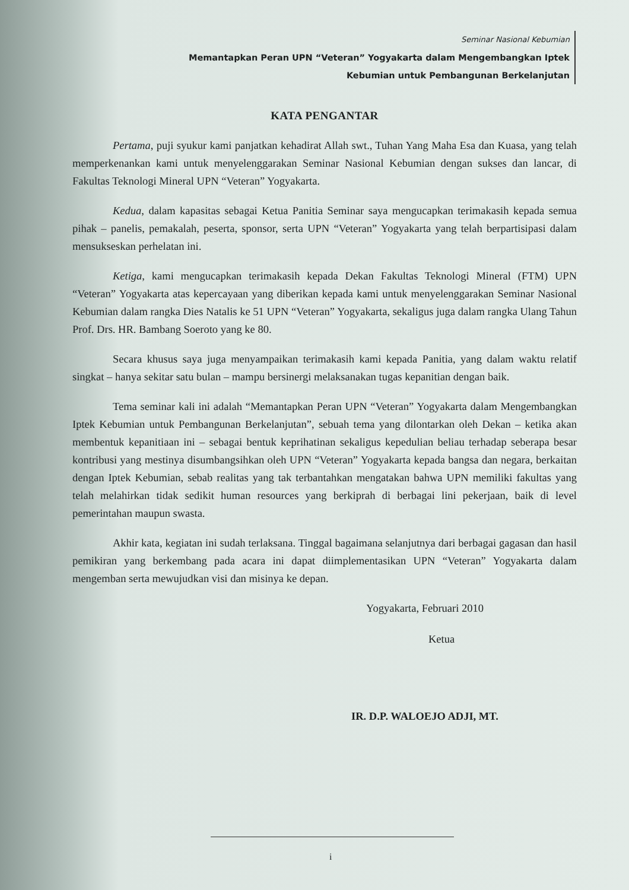Seminar Nasional Kebumian
Memantapkan Peran UPN “Veteran” Yogyakarta dalam Mengembangkan Iptek
Kebumian untuk Pembangunan Berkelanjutan
KATA PENGANTAR
Pertama, puji syukur kami panjatkan kehadirat Allah swt., Tuhan Yang Maha Esa dan Kuasa, yang telah memperkenankan kami untuk menyelenggarakan Seminar Nasional Kebumian dengan sukses dan lancar, di Fakultas Teknologi Mineral UPN “Veteran” Yogyakarta.
Kedua, dalam kapasitas sebagai Ketua Panitia Seminar saya mengucapkan terimakasih kepada semua pihak – panelis, pemakalah, peserta, sponsor, serta UPN “Veteran” Yogyakarta yang telah berpartisipasi dalam mensukseskan perhelatan ini.
Ketiga, kami mengucapkan terimakasih kepada Dekan Fakultas Teknologi Mineral (FTM) UPN “Veteran” Yogyakarta atas kepercayaan yang diberikan kepada kami untuk menyelenggarakan Seminar Nasional Kebumian dalam rangka Dies Natalis ke 51 UPN “Veteran” Yogyakarta, sekaligus juga dalam rangka Ulang Tahun Prof. Drs. HR. Bambang Soeroto yang ke 80.
Secara khusus saya juga menyampaikan terimakasih kami kepada Panitia, yang dalam waktu relatif singkat – hanya sekitar satu bulan – mampu bersinergi melaksanakan tugas kepanitian dengan baik.
Tema seminar kali ini adalah “Memantapkan Peran UPN “Veteran” Yogyakarta dalam Mengembangkan Iptek Kebumian untuk Pembangunan Berkelanjutan”, sebuah tema yang dilontarkan oleh Dekan – ketika akan membentuk kepanitiaan ini – sebagai bentuk keprihatinan sekaligus kepedulian beliau terhadap seberapa besar kontribusi yang mestinya disumbangsihkan oleh UPN “Veteran” Yogyakarta kepada bangsa dan negara, berkaitan dengan Iptek Kebumian, sebab realitas yang tak terbantahkan mengatakan bahwa UPN memiliki fakultas yang telah melahirkan tidak sedikit human resources yang berkiprah di berbagai lini pekerjaan, baik di level pemerintahan maupun swasta.
Akhir kata, kegiatan ini sudah terlaksana. Tinggal bagaimana selanjutnya dari berbagai gagasan dan hasil pemikiran yang berkembang pada acara ini dapat diimplementasikan UPN “Veteran” Yogyakarta dalam mengemban serta mewujudkan visi dan misinya ke depan.
Yogyakarta, Februari 2010
Ketua
IR. D.P. WALOEJO ADJI, MT.
i